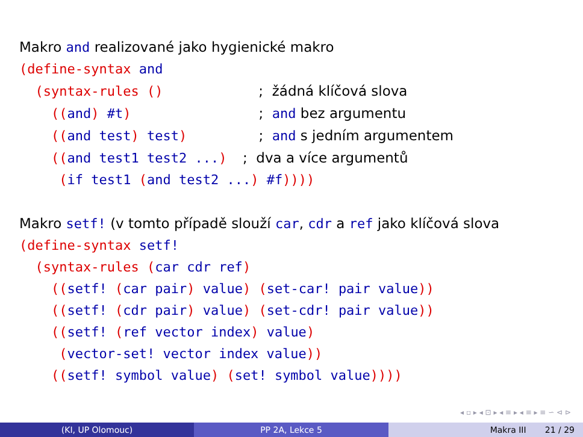Makro and realizované jako hygienické makro
(define-syntax and
  (syntax-rules ()            ;  žádná klíčová slova
    ((and) #t)                ;  and bez argumentu
    ((and test) test)         ;  and s jedním argumentem
    ((and test1 test2 ...)  ;  dva a více argumentů
     (if test1 (and test2 ...) #f))))
Makro setf! (v tomto případě slouží car, cdr a ref jako klíčová slova
(define-syntax setf!
  (syntax-rules (car cdr ref)
    ((setf! (car pair) value) (set-car! pair value))
    ((setf! (cdr pair) value) (set-cdr! pair value))
    ((setf! (ref vector index) value)
     (vector-set! vector index value))
    ((setf! symbol value) (set! symbol value))))
◂ ▫ ▸ ◂ ⊡ ▸ ◂ ≡ ▸ ◂ ≡ ▸ ≡ ∽ ⊲ ⊳
(KI, UP Olomouc) PP 2A, Lekce 5 Makra III 21 / 29